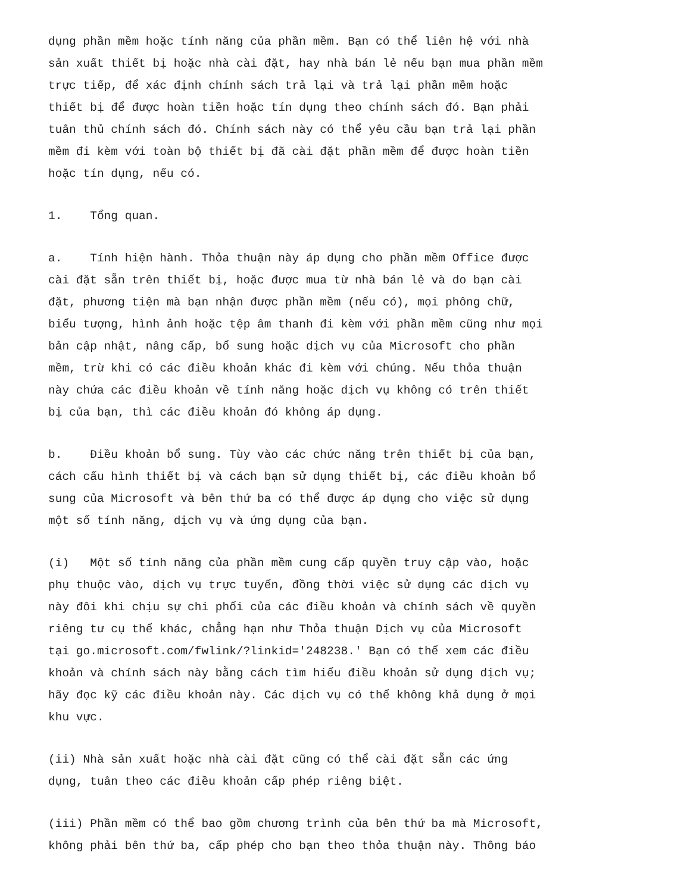dụng phần mềm hoặc tính năng của phần mềm. Bạn có thể liên hệ với nhà sản xuất thiết bị hoặc nhà cài đặt, hay nhà bán lẻ nếu bạn mua phần mềm trực tiếp, để xác định chính sách trả lại và trả lại phần mềm hoặc thiết bị để được hoàn tiền hoặc tín dụng theo chính sách đó. Bạn phải tuân thủ chính sách đó. Chính sách này có thể yêu cầu bạn trả lại phần mềm đi kèm với toàn bộ thiết bị đã cài đặt phần mềm để được hoàn tiền hoặc tín dụng, nếu có.
1. Tổng quan.
a. Tính hiện hành. Thỏa thuận này áp dụng cho phần mềm Office được cài đặt sẵn trên thiết bị, hoặc được mua từ nhà bán lẻ và do bạn cài đặt, phương tiện mà bạn nhận được phần mềm (nếu có), mọi phông chữ, biểu tượng, hình ảnh hoặc tệp âm thanh đi kèm với phần mềm cũng như mọi bản cập nhật, nâng cấp, bổ sung hoặc dịch vụ của Microsoft cho phần mềm, trừ khi có các điều khoản khác đi kèm với chúng. Nếu thỏa thuận này chứa các điều khoản về tính năng hoặc dịch vụ không có trên thiết bị của bạn, thì các điều khoản đó không áp dụng.
b. Điều khoản bổ sung. Tùy vào các chức năng trên thiết bị của bạn, cách cấu hình thiết bị và cách bạn sử dụng thiết bị, các điều khoản bổ sung của Microsoft và bên thứ ba có thể được áp dụng cho việc sử dụng một số tính năng, dịch vụ và ứng dụng của bạn.
(i) Một số tính năng của phần mềm cung cấp quyền truy cập vào, hoặc phụ thuộc vào, dịch vụ trực tuyến, đồng thời việc sử dụng các dịch vụ này đôi khi chịu sự chi phối của các điều khoản và chính sách về quyền riêng tư cụ thể khác, chẳng hạn như Thỏa thuận Dịch vụ của Microsoft tại go.microsoft.com/fwlink/?linkid='248238.' Bạn có thể xem các điều khoản và chính sách này bằng cách tìm hiểu điều khoản sử dụng dịch vụ; hãy đọc kỹ các điều khoản này. Các dịch vụ có thể không khả dụng ở mọi khu vực.
(ii) Nhà sản xuất hoặc nhà cài đặt cũng có thể cài đặt sẵn các ứng dụng, tuân theo các điều khoản cấp phép riêng biệt.
(iii) Phần mềm có thể bao gồm chương trình của bên thứ ba mà Microsoft, không phải bên thứ ba, cấp phép cho bạn theo thỏa thuận này. Thông báo